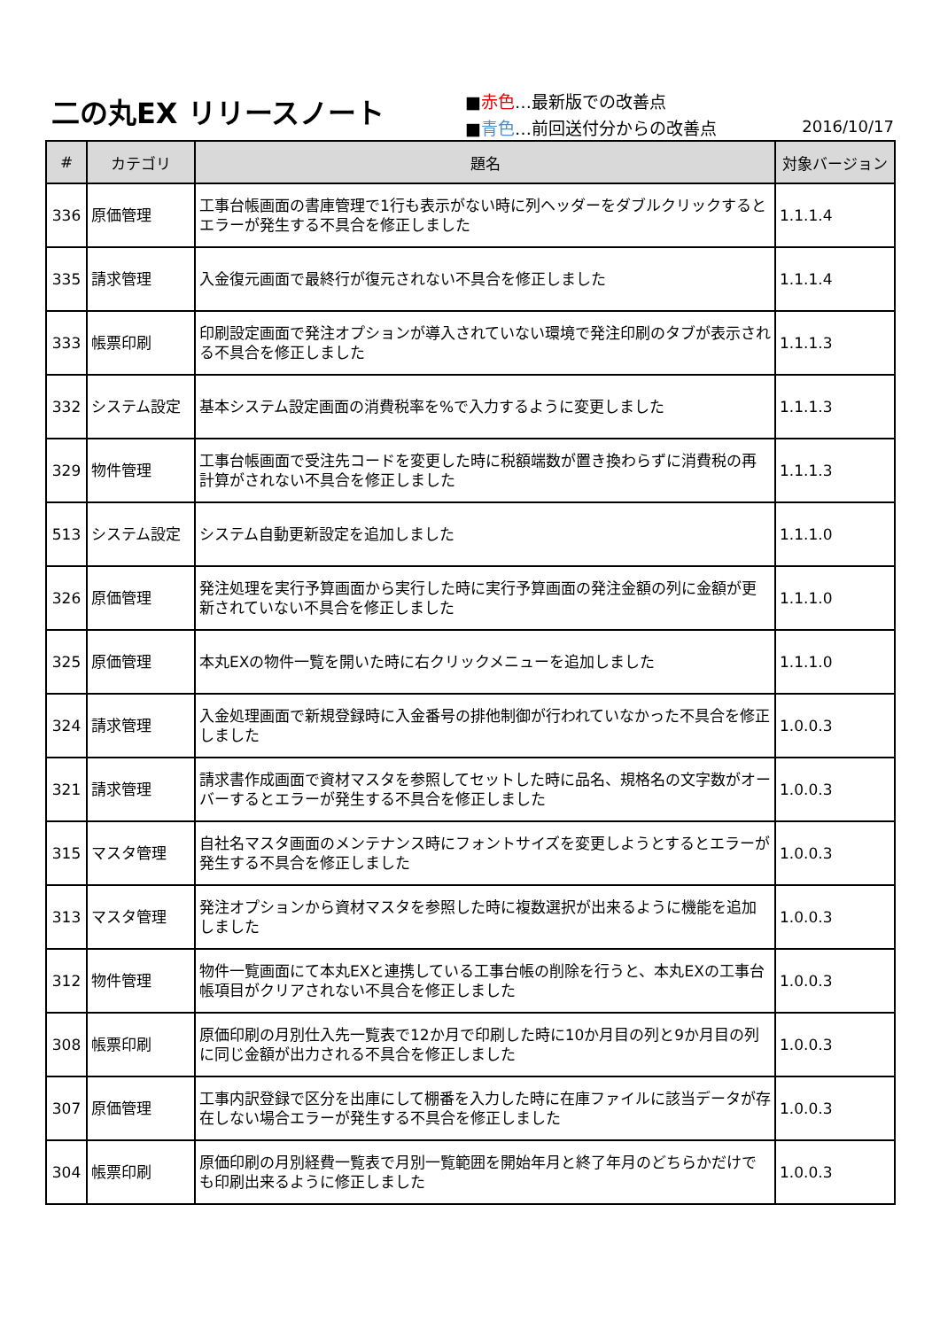二の丸EX リリースノート
■赤色…最新版での改善点
■青色…前回送付分からの改善点
2016/10/17
| # | カテゴリ | 題名 | 対象バージョン |
| --- | --- | --- | --- |
| 336 | 原価管理 | 工事台帳画面の書庫管理で1行も表示がない時に列ヘッダーをダブルクリックするとエラーが発生する不具合を修正しました | 1.1.1.4 |
| 335 | 請求管理 | 入金復元画面で最終行が復元されない不具合を修正しました | 1.1.1.4 |
| 333 | 帳票印刷 | 印刷設定画面で発注オプションが導入されていない環境で発注印刷のタブが表示される不具合を修正しました | 1.1.1.3 |
| 332 | システム設定 | 基本システム設定画面の消費税率を%で入力するように変更しました | 1.1.1.3 |
| 329 | 物件管理 | 工事台帳画面で受注先コードを変更した時に税額端数が置き換わらずに消費税の再計算がされない不具合を修正しました | 1.1.1.3 |
| 513 | システム設定 | システム自動更新設定を追加しました | 1.1.1.0 |
| 326 | 原価管理 | 発注処理を実行予算画面から実行した時に実行予算画面の発注金額の列に金額が更新されていない不具合を修正しました | 1.1.1.0 |
| 325 | 原価管理 | 本丸EXの物件一覧を開いた時に右クリックメニューを追加しました | 1.1.1.0 |
| 324 | 請求管理 | 入金処理画面で新規登録時に入金番号の排他制御が行われていなかった不具合を修正しました | 1.0.0.3 |
| 321 | 請求管理 | 請求書作成画面で資材マスタを参照してセットした時に品名、規格名の文字数がオーバーするとエラーが発生する不具合を修正しました | 1.0.0.3 |
| 315 | マスタ管理 | 自社名マスタ画面のメンテナンス時にフォントサイズを変更しようとするとエラーが発生する不具合を修正しました | 1.0.0.3 |
| 313 | マスタ管理 | 発注オプションから資材マスタを参照した時に複数選択が出来るように機能を追加しました | 1.0.0.3 |
| 312 | 物件管理 | 物件一覧画面にて本丸EXと連携している工事台帳の削除を行うと、本丸EXの工事台帳項目がクリアされない不具合を修正しました | 1.0.0.3 |
| 308 | 帳票印刷 | 原価印刷の月別仕入先一覧表で12か月で印刷した時に10か月目の列と9か月目の列に同じ金額が出力される不具合を修正しました | 1.0.0.3 |
| 307 | 原価管理 | 工事内訳登録で区分を出庫にして棚番を入力した時に在庫ファイルに該当データが存在しない場合エラーが発生する不具合を修正しました | 1.0.0.3 |
| 304 | 帳票印刷 | 原価印刷の月別経費一覧表で月別一覧範囲を開始年月と終了年月のどちらかだけでも印刷出来るように修正しました | 1.0.0.3 |